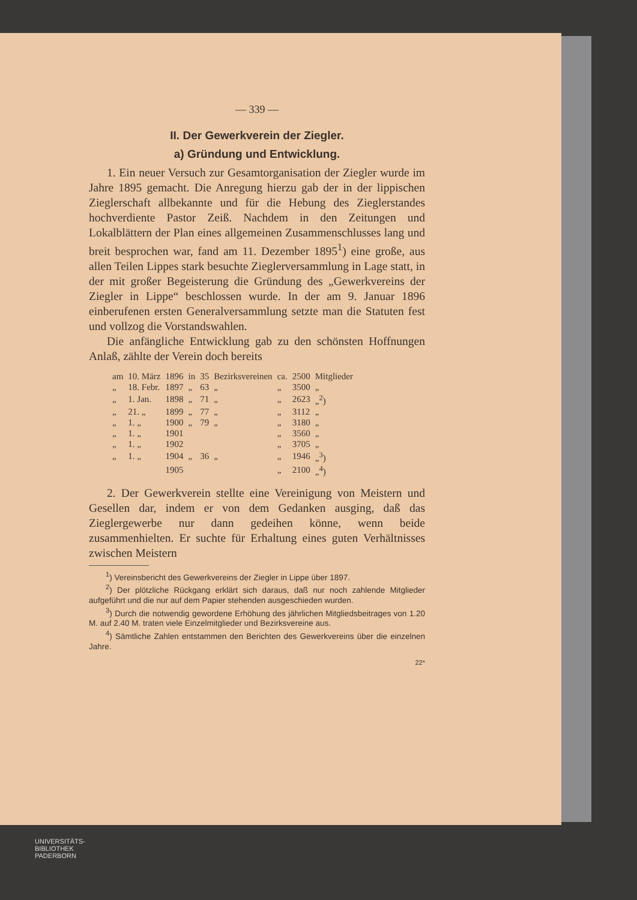— 339 —
II. Der Gewerkverein der Ziegler.
a) Gründung und Entwicklung.
1. Ein neuer Versuch zur Gesamtorganisation der Ziegler wurde im Jahre 1895 gemacht. Die Anregung hierzu gab der in der lippischen Zieglerschaft allbekannte und für die Hebung des Zieglerstandes hochverdiente Pastor Zeiß. Nachdem in den Zeitungen und Lokalblättern der Plan eines allgemeinen Zusammenschlusses lang und breit besprochen war, fand am 11. Dezember 1895<sup>1</sup>) eine große, aus allen Teilen Lippes stark besuchte Zieglerversammlung in Lage statt, in der mit großer Begeisterung die Gründung des „Gewerkvereins der Ziegler in Lippe“ beschlossen wurde. In der am 9. Januar 1896 einberufenen ersten Generalversammlung setzte man die Statuten fest und vollzog die Vorstandswahlen.
Die anfängliche Entwicklung gab zu den schönsten Hoffnungen Anlaß, zählte der Verein doch bereits
| am | 10. März | 1896 | in | 35 | Bezirksvereinen | ca. | 2500 | Mitglieder |
| „ | 18. Febr. | 1897 | „ | 63 | „ | „ | 3500 | „ |
| „ | 1. Jan. | 1898 | „ | 71 | „ | „ | 2623 | „<sup>2</sup>) |
| „ | 21. „ | 1899 | „ | 77 | „ | „ | 3112 | „ |
| „ | 1. „ | 1900 | „ | 79 | „ | „ | 3180 | „ |
| „ | 1. „ | 1901 | | | | „ | 3560 | „ |
| „ | 1. „ | 1902 | | | | „ | 3705 | „ |
| „ | 1. „ | 1904 | „ | 36 | „ | „ | 1946 | „<sup>3</sup>) |
| | | 1905 | | | | „ | 2100 | „<sup>4</sup>) |
2. Der Gewerkverein stellte eine Vereinigung von Meistern und Gesellen dar, indem er von dem Gedanken ausging, daß das Zieglergewerbe nur dann gedeihen könne, wenn beide zusammenhielten. Er suchte für Erhaltung eines guten Verhältnisses zwischen Meistern
<sup>1</sup>) Vereinsbericht des Gewerkvereins der Ziegler in Lippe über 1897.
<sup>2</sup>) Der plötzliche Rückgang erklärt sich daraus, daß nur noch zahlende Mitglieder aufgeführt und die nur auf dem Papier stehenden ausgeschieden wurden.
<sup>3</sup>) Durch die notwendig gewordene Erhöhung des jährlichen Mitgliedsbeitrages von 1.20 M. auf 2.40 M. traten viele Einzelmitglieder und Bezirksvereine aus.
<sup>4</sup>) Sämtliche Zahlen entstammen den Berichten des Gewerkvereins über die einzelnen Jahre.
22*
UNIVERSITÄTS-
BIBLIOTHEK
PADERBORN